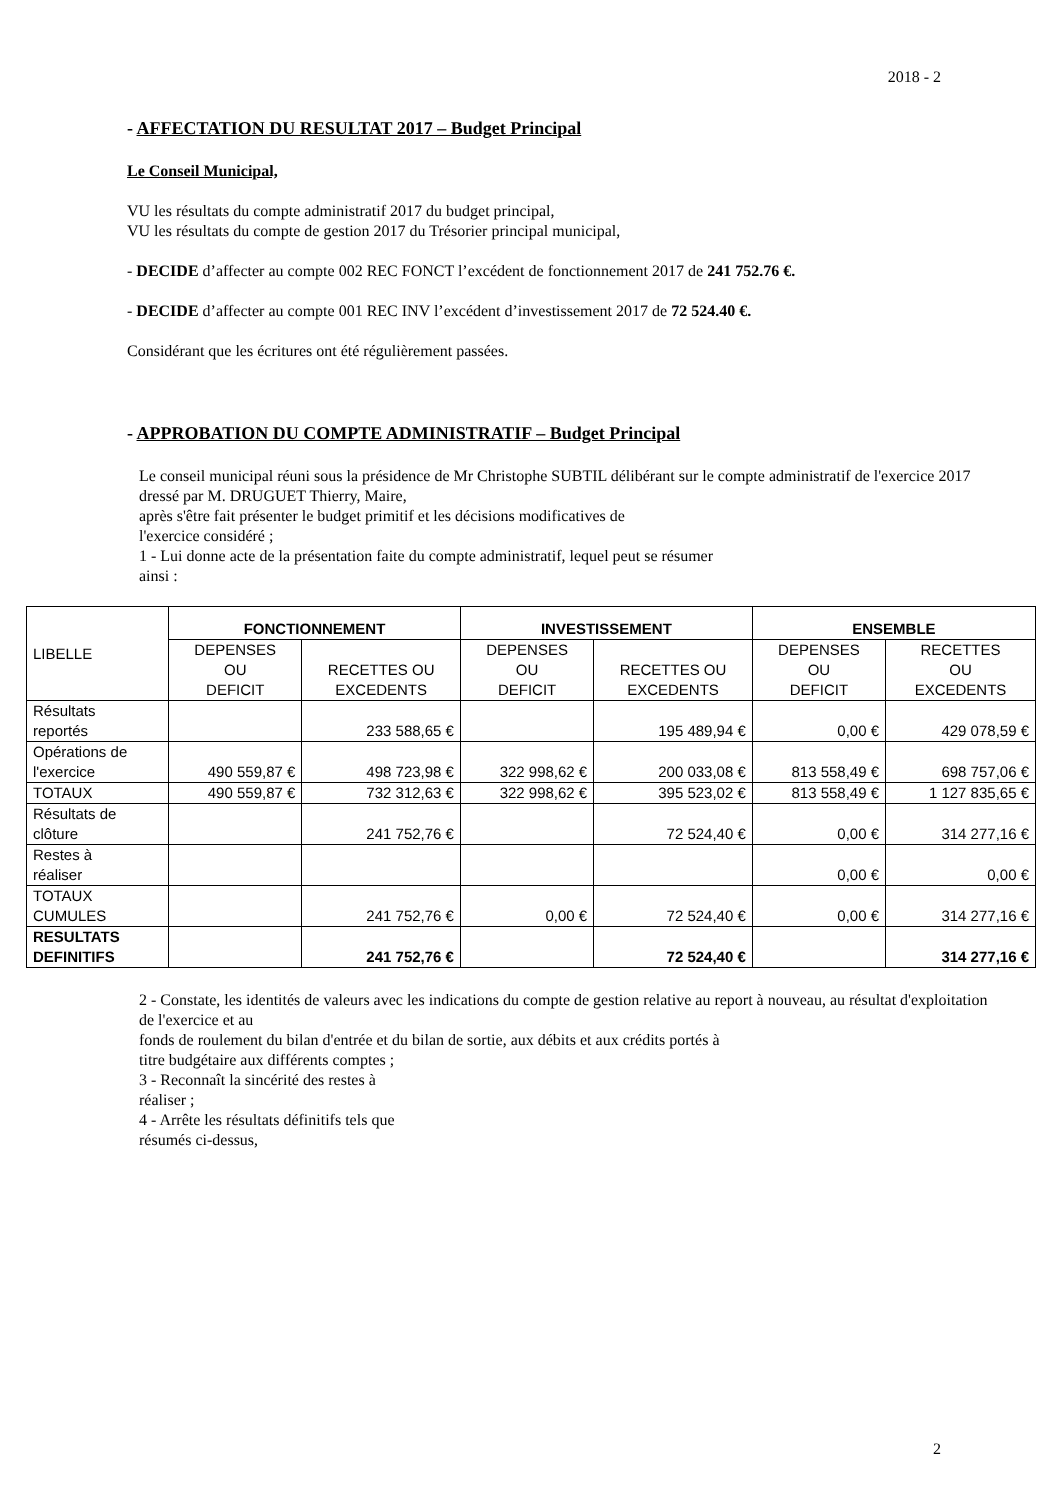2018 - 2
- AFFECTATION DU RESULTAT 2017 – Budget Principal
Le Conseil Municipal,
VU les résultats du compte administratif 2017 du budget principal,
VU les résultats du compte de gestion 2017 du Trésorier principal municipal,
- DECIDE d’affecter au compte 002 REC FONCT l’excédent de fonctionnement 2017 de 241 752.76 €.
- DECIDE d’affecter au compte 001 REC INV l’excédent d’investissement 2017 de 72 524.40 €.
Considérant que les écritures ont été régulièrement passées.
- APPROBATION DU COMPTE ADMINISTRATIF – Budget Principal
Le conseil municipal réuni sous la présidence de Mr Christophe SUBTIL délibérant sur le compte administratif de l'exercice 2017 dressé par M. DRUGUET Thierry, Maire,
après s'être fait présenter le budget primitif et les décisions modificatives de
l'exercice considéré ;
1 - Lui donne acte de la présentation faite du compte administratif, lequel peut se résumer
ainsi :
| LIBELLE | FONCTIONNEMENT | | INVESTISSEMENT | | ENSEMBLE | |
| | DEPENSES OU DEFICIT | RECETTES OU EXCEDENTS | DEPENSES OU DEFICIT | RECETTES OU EXCEDENTS | DEPENSES OU DEFICIT | RECETTES OU EXCEDENTS |
| Résultats reportés | | 233 588,65 € | | 195 489,94 € | 0,00 € | 429 078,59 € |
| Opérations de l'exercice | 490 559,87 € | 498 723,98 € | 322 998,62 € | 200 033,08 € | 813 558,49 € | 698 757,06 € |
| TOTAUX | 490 559,87 € | 732 312,63 € | 322 998,62 € | 395 523,02 € | 813 558,49 € | 1 127 835,65 € |
| Résultats de clôture | | 241 752,76 € | | 72 524,40 € | 0,00 € | 314 277,16 € |
| Restes à réaliser | | | | | 0,00 € | 0,00 € |
| TOTAUX CUMULES | | 241 752,76 € | 0,00 € | 72 524,40 € | 0,00 € | 314 277,16 € |
| RESULTATS DEFINITIFS | | 241 752,76 € | | 72 524,40 € | | 314 277,16 € |
2 - Constate, les identités de valeurs avec les indications du compte de gestion relative au report à nouveau, au résultat d'exploitation de l'exercice et au
fonds de roulement du bilan d'entrée et du bilan de sortie, aux débits et aux crédits portés à
titre budgétaire aux différents comptes ;
3 - Reconnaît la sincérité des restes à
réaliser ;
4 - Arrête les résultats définitifs tels que
résumés ci-dessus,
2